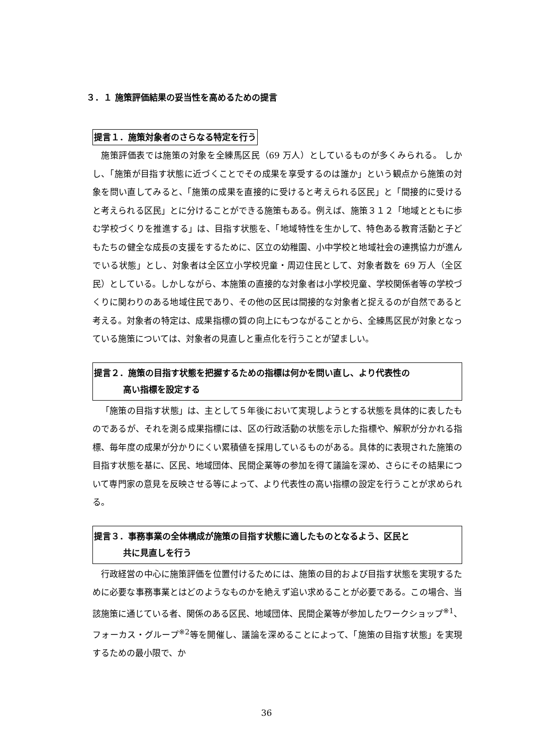３．１ 施策評価結果の妥当性を高めるための提言
提言１．施策対象者のさらなる特定を行う
施策評価表では施策の対象を全練馬区民（69 万人）としているものが多くみられる。 しかし、「施策が目指す状態に近づくことでその成果を享受するのは誰か」という観点から施策の対象を問い直してみると、「施策の成果を直接的に受けると考えられる区民」と「間接的に受けると考えられる区民」とに分けることができる施策もある。例えば、施策３１２「地域とともに歩む学校づくりを推進する」は、目指す状態を、「地域特性を生かして、特色ある教育活動と子どもたちの健全な成長の支援をするために、区立の幼稚園、小中学校と地域社会の連携協力が進んでいる状態」とし、対象者は全区立小学校児童・周辺住民として、対象者数を 69 万人（全区民）としている。しかしながら、本施策の直接的な対象者は小学校児童、学校関係者等の学校づくりに関わりのある地域住民であり、その他の区民は間接的な対象者と捉えるのが自然であると考える。対象者の特定は、成果指標の質の向上にもつながることから、全練馬区民が対象となっている施策については、対象者の見直しと重点化を行うことが望ましい。
提言２．施策の目指す状態を把握するための指標は何かを問い直し、より代表性の
高い指標を設定する
「施策の目指す状態」は、主として５年後において実現しようとする状態を具体的に表したものであるが、それを測る成果指標には、区の行政活動の状態を示した指標や、解釈が分かれる指標、毎年度の成果が分かりにくい累積値を採用しているものがある。具体的に表現された施策の目指す状態を基に、区民、地域団体、民間企業等の参加を得て議論を深め、さらにその結果について専門家の意見を反映させる等によって、より代表性の高い指標の設定を行うことが求められる。
提言３．事務事業の全体構成が施策の目指す状態に適したものとなるよう、区民と
共に見直しを行う
行政経営の中心に施策評価を位置付けるためには、施策の目的および目指す状態を実現するために必要な事務事業とはどのようなものかを絶えず追い求めることが必要である。この場合、当該施策に通じている者、関係のある区民、地域団体、民間企業等が参加したワークショップ<sup>※1</sup>、フォーカス・グループ<sup>※2</sup>等を開催し、議論を深めることによって、「施策の目指す状態」を実現するための最小限で、か
36